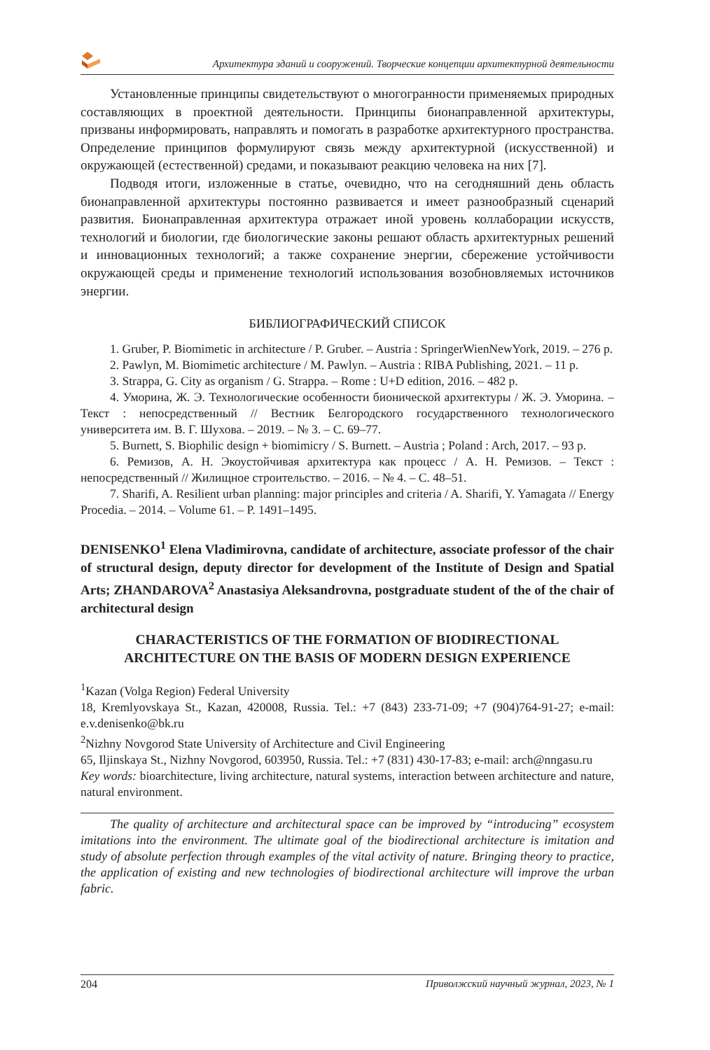Архитектура зданий и сооружений. Творческие концепции архитектурной деятельности
Установленные принципы свидетельствуют о многогранности применяемых природных составляющих в проектной деятельности. Принципы бионаправленной архитектуры, призваны информировать, направлять и помогать в разработке архитектурного пространства. Определение принципов формулируют связь между архитектурной (искусственной) и окружающей (естественной) средами, и показывают реакцию человека на них [7].
Подводя итоги, изложенные в статье, очевидно, что на сегодняшний день область бионаправленной архитектуры постоянно развивается и имеет разнообразный сценарий развития. Бионаправленная архитектура отражает иной уровень коллаборации искусств, технологий и биологии, где биологические законы решают область архитектурных решений и инновационных технологий; а также сохранение энергии, сбережение устойчивости окружающей среды и применение технологий использования возобновляемых источников энергии.
БИБЛИОГРАФИЧЕСКИЙ СПИСОК
1. Gruber, P. Biomimetic in architecture / P. Gruber. – Austria : SpringerWienNewYork, 2019. – 276 p.
2. Pawlyn, M. Biomimetic architecture / M. Pawlyn. – Austria : RIBA Publishing, 2021. – 11 p.
3. Strappa, G. City as organism / G. Strappa. – Rome : U+D edition, 2016. – 482 p.
4. Уморина, Ж. Э. Технологические особенности бионической архитектуры / Ж. Э. Уморина. – Текст : непосредственный // Вестник Белгородского государственного технологического университета им. В. Г. Шухова. – 2019. – № 3. – С. 69–77.
5. Burnett, S. Biophilic design + biomimicry / S. Burnett. – Austria ; Poland : Arch, 2017. – 93 p.
6. Ремизов, А. Н. Экоустойчивая архитектура как процесс / А. Н. Ремизов. – Текст : непосредственный // Жилищное строительство. – 2016. – № 4. – С. 48–51.
7. Sharifi, A. Resilient urban planning: major principles and criteria / A. Sharifi, Y. Yamagata // Energy Procedia. – 2014. – Volume 61. – P. 1491–1495.
DENISENKO<sup>1</sup> Elena Vladimirovna, candidate of architecture, associate professor of the chair of structural design, deputy director for development of the Institute of Design and Spatial Arts; ZHANDAROVA<sup>2</sup> Anastasiya Aleksandrovna, postgraduate student of the of the chair of architectural design
CHARACTERISTICS OF THE FORMATION OF BIODIRECTIONAL ARCHITECTURE ON THE BASIS OF MODERN DESIGN EXPERIENCE
<sup>1</sup> Kazan (Volga Region) Federal University
18, Kremlyovskaya St., Kazan, 420008, Russia. Tel.: +7 (843) 233-71-09; +7 (904)764-91-27; e-mail: e.v.denisenko@bk.ru
<sup>2</sup> Nizhny Novgorod State University of Architecture and Civil Engineering
65, Iljinskaya St., Nizhny Novgorod, 603950, Russia. Tel.: +7 (831) 430-17-83; e-mail: arch@nngasu.ru
Key words: bioarchitecture, living architecture, natural systems, interaction between architecture and nature, natural environment.
The quality of architecture and architectural space can be improved by “introducing” ecosystem imitations into the environment. The ultimate goal of the biodirectional architecture is imitation and study of absolute perfection through examples of the vital activity of nature. Bringing theory to practice, the application of existing and new technologies of biodirectional architecture will improve the urban fabric.
204 Приволжский научный журнал, 2023, № 1